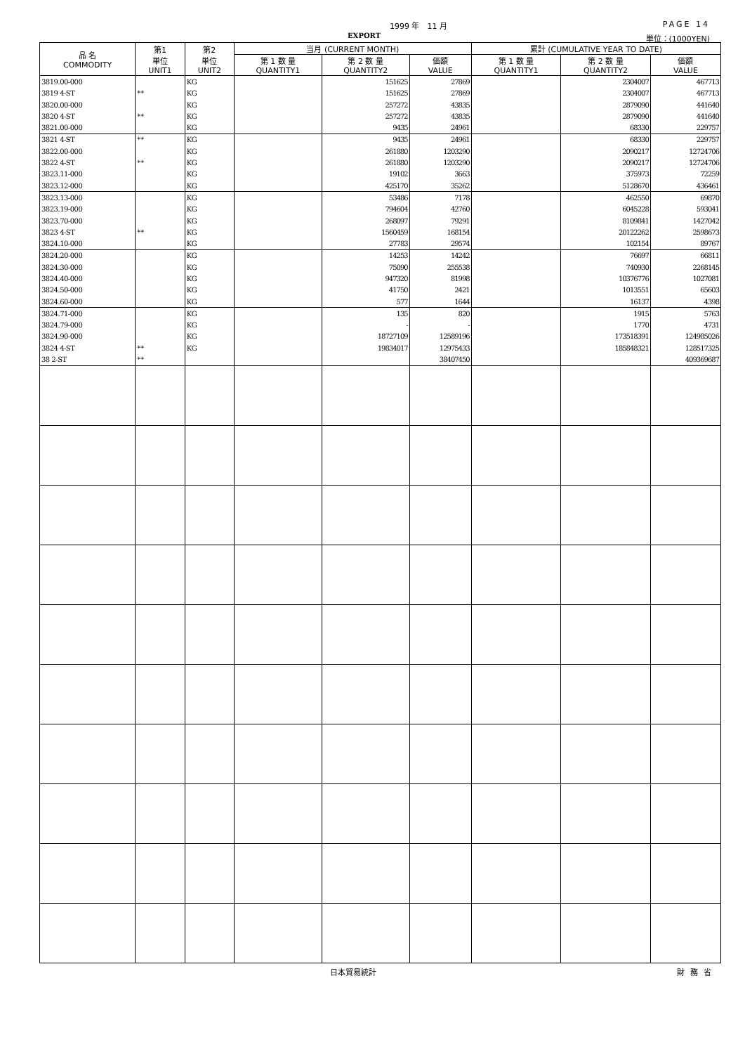1999 年　11 月 PAGE 14
EXPORT 単位：(1000YEN)
| 品 名 COMMODITY | 第1 単位 UNIT1 | 第2 単位 UNIT2 | 当月 (CURRENT MONTH) | | | 累計 (CUMULATIVE YEAR TO DATE) | | |
| --- | --- | --- | --- | --- | --- | --- | --- | --- |
| | | | 第 1 数 量 QUANTITY1 | 第 2 数 量 QUANTITY2 | 価額 VALUE | 第 1 数 量 QUANTITY1 | 第 2 数 量 QUANTITY2 | 価額 VALUE |
| 3819.00-000 | | KG | | 151625 | 27869 | | 2304007 | 467713 |
| 3819 4-ST | ** | KG | | 151625 | 27869 | | 2304007 | 467713 |
| 3820.00-000 | | KG | | 257272 | 43835 | | 2879090 | 441640 |
| 3820 4-ST | ** | KG | | 257272 | 43835 | | 2879090 | 441640 |
| 3821.00-000 | | KG | | 9435 | 24961 | | 68330 | 229757 |
| 3821 4-ST | ** | KG | | 9435 | 24961 | | 68330 | 229757 |
| 3822.00-000 | | KG | | 261880 | 1203290 | | 2090217 | 12724706 |
| 3822 4-ST | ** | KG | | 261880 | 1203290 | | 2090217 | 12724706 |
| 3823.11-000 | | KG | | 19102 | 3663 | | 375973 | 72259 |
| 3823.12-000 | | KG | | 425170 | 35262 | | 5128670 | 436461 |
| 3823.13-000 | | KG | | 53486 | 7178 | | 462550 | 69870 |
| 3823.19-000 | | KG | | 794604 | 42760 | | 6045228 | 593041 |
| 3823.70-000 | | KG | | 268097 | 79291 | | 8109841 | 1427042 |
| 3823 4-ST | ** | KG | | 1560459 | 168154 | | 20122262 | 2598673 |
| 3824.10-000 | | KG | | 27783 | 29574 | | 102154 | 89767 |
| 3824.20-000 | | KG | | 14253 | 14242 | | 76697 | 66811 |
| 3824.30-000 | | KG | | 75090 | 255538 | | 740930 | 2268145 |
| 3824.40-000 | | KG | | 947320 | 81998 | | 10376776 | 1027081 |
| 3824.50-000 | | KG | | 41750 | 2421 | | 1013551 | 65603 |
| 3824.60-000 | | KG | | 577 | 1644 | | 16137 | 4398 |
| 3824.71-000 | | KG | | 135 | 820 | | 1915 | 5763 |
| 3824.79-000 | | KG | | - | - | | 1770 | 4731 |
| 3824.90-000 | | KG | | 18727109 | 12589196 | | 173518391 | 124985026 |
| 3824 4-ST | ** | KG | | 19834017 | 12975433 | | 185848321 | 128517325 |
| 38 2-ST | ** | | | | 38407450 | | | 409369687 |
日本貿易統計 財務省